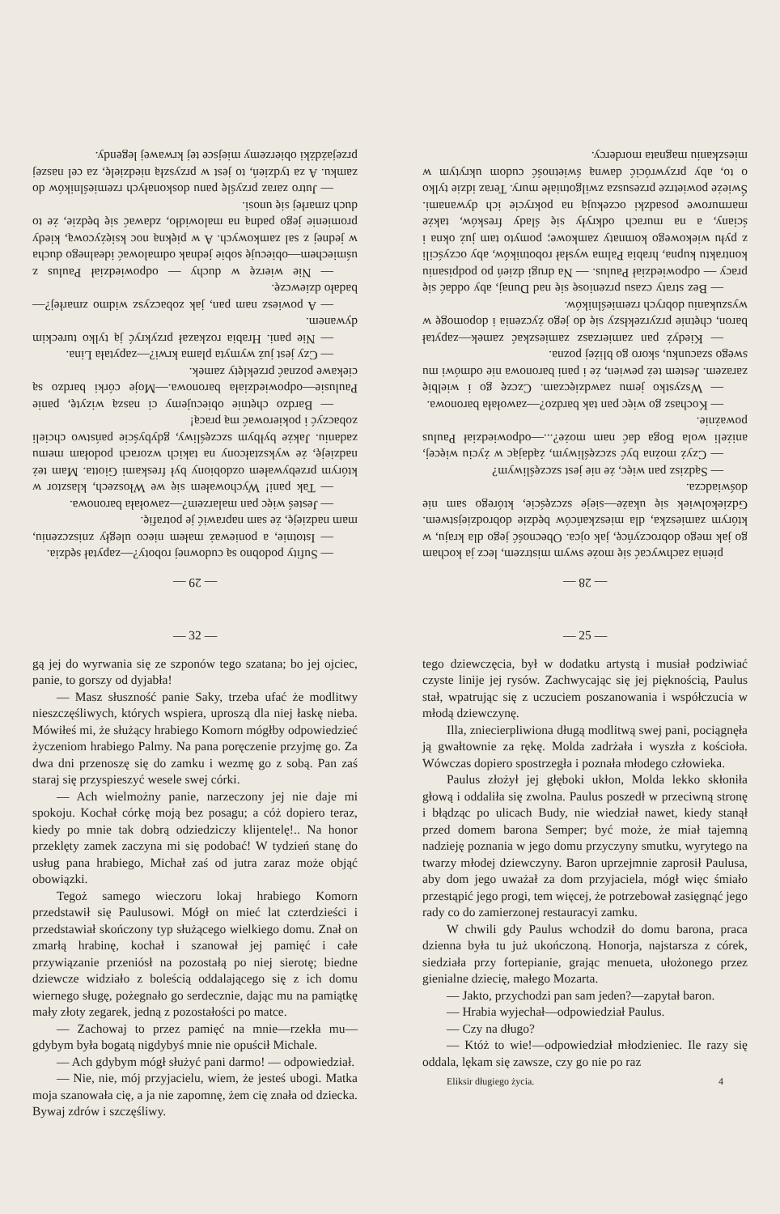— 29 —
— Sufity podobno są cudownej roboty?—zapytał sędzia.
— Istotnie, a ponieważ małem nieco uległy zniszczeniu, mam nadzieję, że sam naprawić je potrafię.
— Jesteś więc pan malarzem?—zawołała baronowa.
— Tak pani! Wychowałem się we Włoszech, klasztor w którym przebywałem ozdobiony był freskami Giotta. Mam też nadzieję, że wykształcony na takich wzorach podołam memu zadaniu. Jakże byłbym szczęśliwy, gdybyście państwo chcieli zobaczyć i pokierować mą pracą!
— Bardzo chętnie obiecujemy ci naszą wizytę, panie Paulusie—odpowiedziała baronowa.—Moje córki bardzo są ciekawe poznać przeklęty zamek.
— Czy jest już wymyta plama krwi?—zapytała Lina.
— Nie pani. Hrabia rozkazał przykryć ją tylko tureckim dywanem.
— A powiesz nam pan, jak zobaczysz widmo zmarłej?—badało dziewczę.
— Nie wierzę w duchy — odpowiedział Paulus z uśmiechem—obiecuję sobie jednak odmalować idealnego ducha w jednej z sal zamkowych. A w piękną noc księżycową, kiedy promienie jego padną na malowidło, zdawać się będzie, że to duch zmarłej się unosi.
— Jutro zaraz przyślę panu doskonałych rzemieślników do zamku. A za tydzień, to jest w przyszłą niedzielę, za cel naszej przejażdżki obierzemy miejsce tej krwawej legendy.
— 28 —
pienia zachwycać się może swym mistrzem, lecz ja kocham go jak mego dobroczyńcę, jak ojca. Obecność jego dla kraju, w którym zamieszka, dla mieszkańców będzie dobrodziejstwem. Gdziekolwiek się ukaże—sieje szczęście, którego sam nie doświadcza.
— Sądzisz pan więc, że nie jest szczęśliwym?
— Czyż można być szczęśliwym, żądając w życiu więcej, aniżeli wola Boga dać nam może?...—odpowiedział Paulus poważnie.
— Kochasz go więc pan tak bardzo?—zawołała baronowa.
— Wszystko jemu zawdzięczam. Czczę go i wielbię zarazem. Jestem też pewien, że i pani baronowa nie odmówi mu swego szacunku, skoro go bliżej pozna.
— Kiedyż pan zamierzasz zamieszkać zamek—zapytał baron, chętnie przyrzekłszy się do jego życzenia i dopomogę w wyszukaniu dobrych rzemieślników.
— Bez straty czasu przeniosę się nad Dunaj, aby oddać się pracy — odpowiedział Paulus. — Na drugi dzień po podpisaniu kontraktu kupna, hrabia Palma wysłał robotników, aby oczyścili z pyłu wiekowego komnaty zamkowe; pomyto tam już okna i ściany, a na murach odkryły się ślady fresków, także marmurowe posadzki oczekują na pokrycie ich dywanami. Świeże powietrze przesusza zwilgotniałe mury. Teraz idzie tylko o to, aby przywrócić dawną świetność cudom ukrytym w mieszkaniu magnata mordercy.
— 32 —
gą jej do wyrwania się ze szponów tego szatana; bo jej ojciec, panie, to gorszy od dyjabła!
— Masz słuszność panie Saky, trzeba ufać że modlitwy nieszczęśliwych, których wspiera, uproszą dla niej łaskę nieba. Mówiłeś mi, że służący hrabiego Komorn mógłby odpowiedzieć życzeniom hrabiego Palmy. Na pana poręczenie przyjmę go. Za dwa dni przenoszę się do zamku i wezmę go z sobą. Pan zaś staraj się przyspieszyć wesele swej córki.
— Ach wielmożny panie, narzeczony jej nie daje mi spokoju. Kochał córkę moją bez posagu; a cóż dopiero teraz, kiedy po mnie tak dobrą odziedziczy klijentelę!.. Na honor przeklęty zamek zaczyna mi się podobać! W tydzień stanę do usług pana hrabiego, Michał zaś od jutra zaraz może objąć obowiązki.
Tegoż samego wieczoru lokaj hrabiego Komorn przedstawił się Paulusowi. Mógł on mieć lat czterdzieści i przedstawiał skończony typ służącego wielkiego domu. Znał on zmarłą hrabinę, kochał i szanował jej pamięć i całe przywiązanie przeniósł na pozostałą po niej sierotę; biedne dziewcze widziało z boleścią oddalającego się z ich domu wiernego sługę, pożegnało go serdecznie, dając mu na pamiątkę mały złoty zegarek, jedną z pozostałości po matce.
— Zachowaj to przez pamięć na mnie—rzekła mu—gdybym była bogatą nigdybyś mnie nie opuścił Michale.
— Ach gdybym mógł służyć pani darmo! — odpowiedział.
— Nie, nie, mój przyjacielu, wiem, że jesteś ubogi. Matka moja szanowała cię, a ja nie zapomnę, żem cię znała od dziecka. Bywaj zdrów i szczęśliwy.
— 25 —
tego dziewczęcia, był w dodatku artystą i musiał podziwiać czyste linije jej rysów. Zachwycając się jej pięknością, Paulus stał, wpatrując się z uczuciem poszanowania i współczucia w młodą dziewczynę.
Illa, zniecierpliwiona długą modlitwą swej pani, pociągnęła ją gwałtownie za rękę. Molda zadrżała i wyszła z kościoła. Wówczas dopiero spostrzegła i poznała młodego człowieka.
Paulus złożył jej głęboki ukłon, Molda lekko skłoniła głową i oddaliła się zwolna. Paulus poszedł w przeciwną stronę i błądząc po ulicach Budy, nie wiedział nawet, kiedy stanął przed domem barona Semper; być może, że miał tajemną nadzieję poznania w jego domu przyczyny smutku, wyrytego na twarzy młodej dziewczyny. Baron uprzejmnie zaprosił Paulusa, aby dom jego uważał za dom przyjaciela, mógł więc śmiało przestąpić jego progi, tem więcej, że potrzebował zasięgnąć jego rady co do zamierzonej restauracyi zamku.
W chwili gdy Paulus wchodził do domu barona, praca dzienna była tu już ukończoną. Honorja, najstarsza z córek, siedziała przy fortepianie, grając menueta, ułożonego przez gienialne dziecię, małego Mozarta.
— Jakto, przychodzi pan sam jeden?—zapytał baron.
— Hrabia wyjechał—odpowiedział Paulus.
— Czy na długo?
— Któż to wie!—odpowiedział młodzieniec. Ile razy się oddala, lękam się zawsze, czy go nie po raz
Eliksir długiego życia. 4